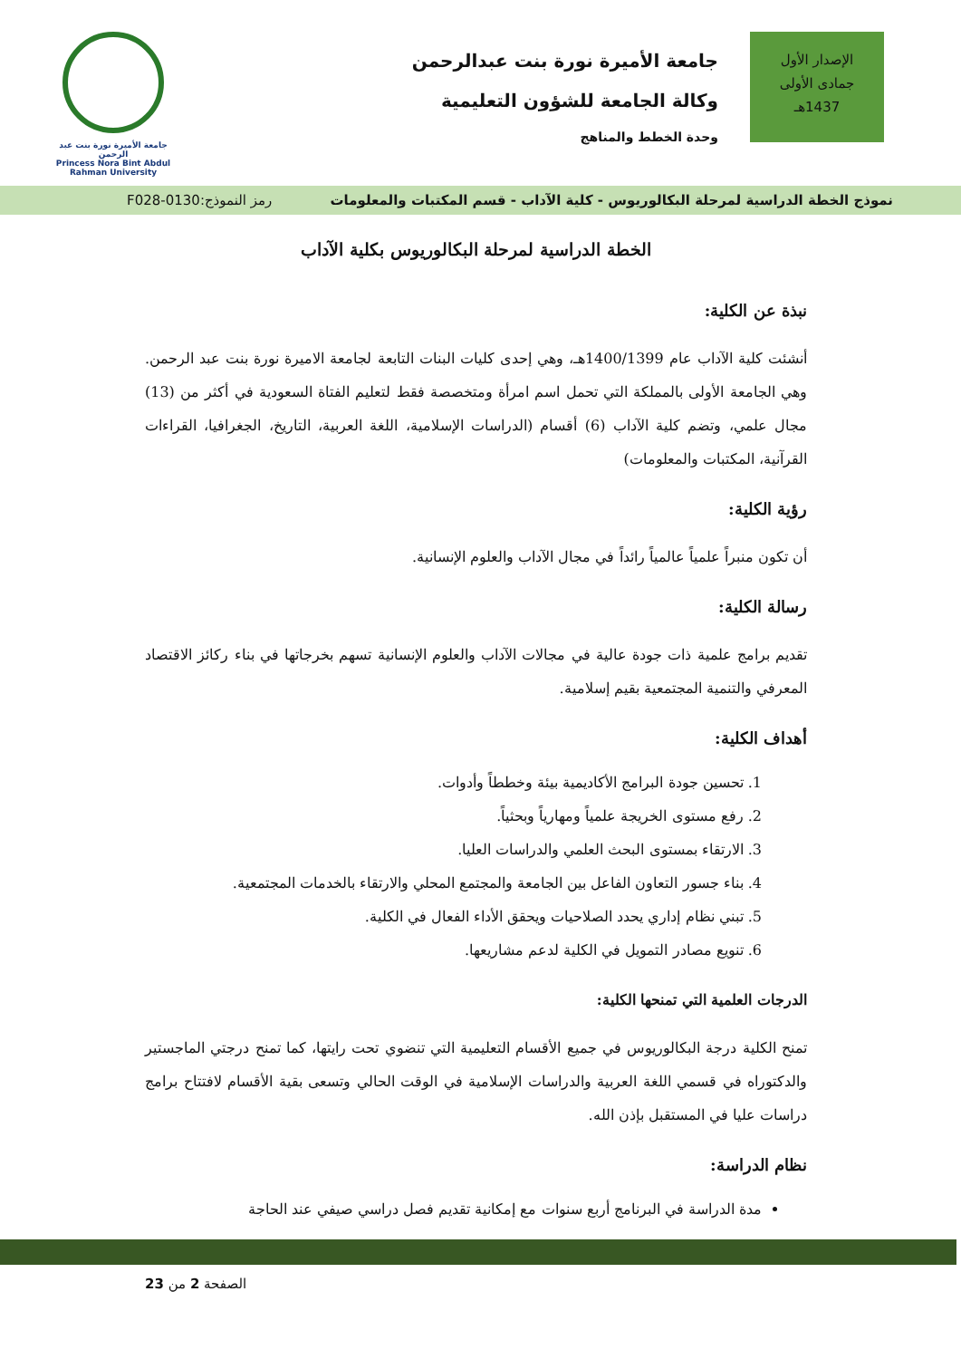الإصدار الأول
جمادى الأولى
1437هـ
جامعة الأميرة نورة بنت عبدالرحمن
وكالة الجامعة للشؤون التعليمية
وحدة الخطط والمناهج
جامعة الأميرة نورة بنت عبد الرحمن
Princess Nora Bint Abdul Rahman University
نموذج الخطة الدراسية لمرحلة البكالوريوس - كلية الآداب - قسم المكتبات والمعلومات رمز النموذج:0130-F028
الخطة الدراسية لمرحلة البكالوريوس بكلية الآداب
نبذة عن الكلية:
أنشئت كلية الآداب عام 1400/1399هـ، وهي إحدى كليات البنات التابعة لجامعة الاميرة نورة بنت عبد الرحمن. وهي الجامعة الأولى بالمملكة التي تحمل اسم امرأة ومتخصصة فقط لتعليم الفتاة السعودية في أكثر من (13) مجال علمي، وتضم كلية الآداب (6) أقسام (الدراسات الإسلامية، اللغة العربية، التاريخ، الجغرافيا، القراءات القرآنية، المكتبات والمعلومات)
رؤية الكلية:
أن تكون منبراً علمياً عالمياً رائداً في مجال الآداب والعلوم الإنسانية.
رسالة الكلية:
تقديم برامج علمية ذات جودة عالية في مجالات الآداب والعلوم الإنسانية تسهم بخرجاتها في بناء ركائز الاقتصاد المعرفي والتنمية المجتمعية بقيم إسلامية.
أهداف الكلية:
1. تحسين جودة البرامج الأكاديمية بيئة وخططاً وأدوات.
2. رفع مستوى الخريجة علمياً ومهارياً وبحثياً.
3. الارتقاء بمستوى البحث العلمي والدراسات العليا.
4. بناء جسور التعاون الفاعل بين الجامعة والمجتمع المحلي والارتقاء بالخدمات المجتمعية.
5. تبني نظام إداري يحدد الصلاحيات ويحقق الأداء الفعال في الكلية.
6. تنويع مصادر التمويل في الكلية لدعم مشاريعها.
الدرجات العلمية التي تمنحها الكلية:
تمنح الكلية درجة البكالوريوس في جميع الأقسام التعليمية التي تنضوي تحت رايتها، كما تمنح درجتي الماجستير والدكتوراه في قسمي اللغة العربية والدراسات الإسلامية في الوقت الحالي وتسعى بقية الأقسام لافتتاح برامج دراسات عليا في المستقبل بإذن الله.
نظام الدراسة:
مدة الدراسة في البرنامج أربع سنوات مع إمكانية تقديم فصل دراسي صيفي عند الحاجة
الصفحة 2 من 23